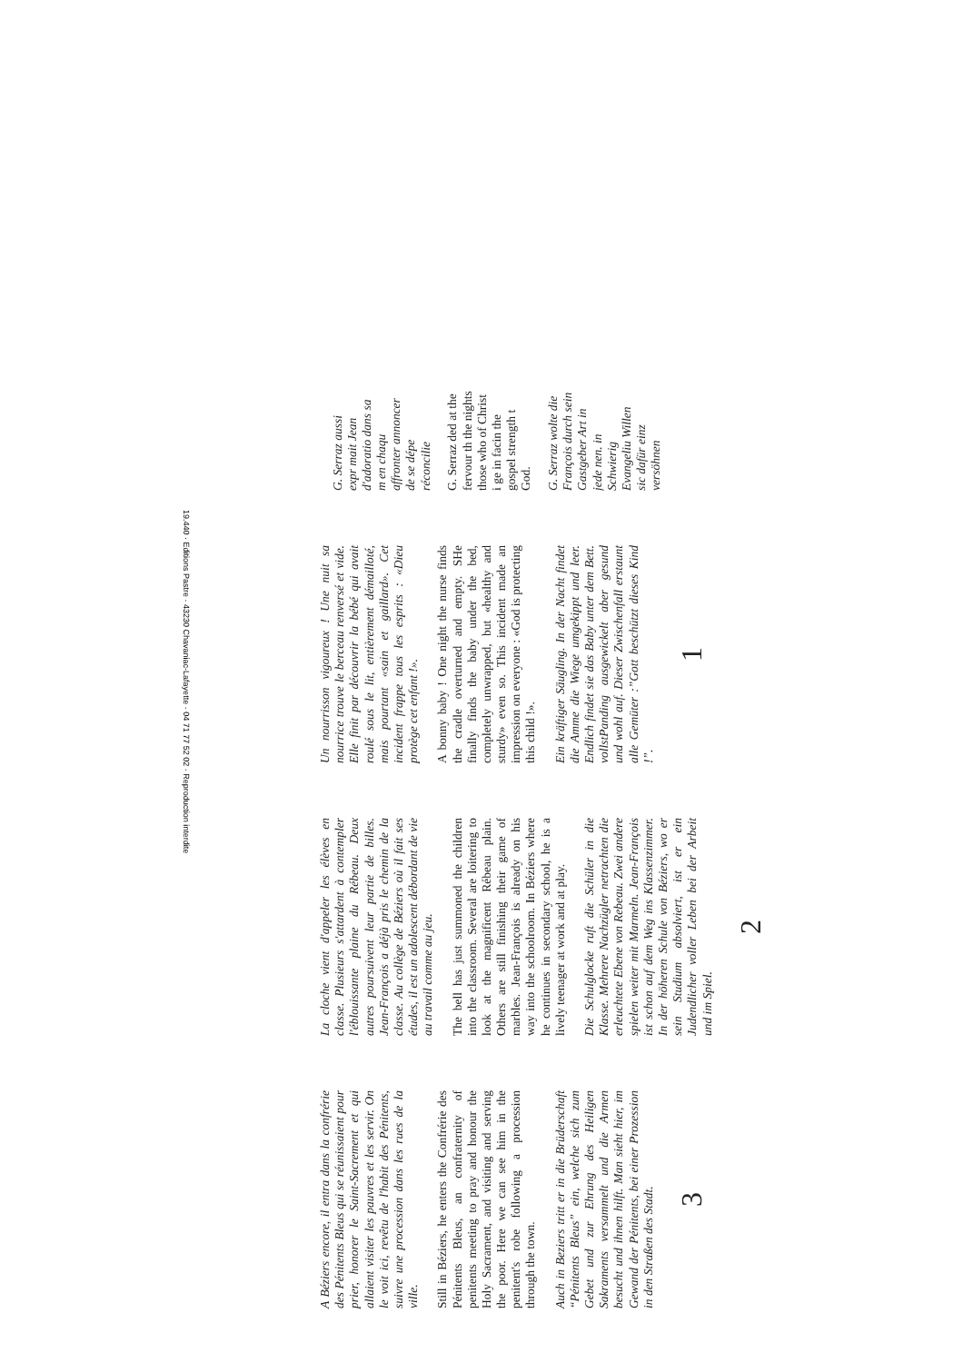A Béziers encore, il entra dans la confrérie des Pénitents Bleus qui se réunissaient pour prier, honorer le Saint-Sacrement et qui allaient visiter les pauvres et les servir. On le voit ici, revêtu de l'habit des Pénitents, suivre une procession dans les rues de la ville.
Still in Béziers, he enters the Confrérie des Pénitents Bleus, an confraternity of penitents meeting to pray and honour the Holy Sacrament, and visiting and serving the poor. Here we can see him in the penitent's robe following a procession through the town.
Auch in Beziers tritt er in die Brüderschaft “Pénitents Bleus” ein, welche sich zum Gebet und zur Ehrung des Heiligen Sakraments versammelt und die Armen besucht und ihnen hilft. Man sieht hier, im Gewand der Pénitents, bei einer Prozession in den Straßen des Stadt.
3
La cloche vient d'appeler les élèves en classe. Plusieurs s'attardent à contempler l'éblouissante plaine du Rébeau. Deux autres poursuivent leur partie de billes. Jean-François a déjà pris le chemin de la classe. Au collège de Béziers où il fait ses études, il est un adolescent débordant de vie au travail comme au jeu.
The bell has just summoned the children into the classroom. Several are loitering to look at the magnificent Rébeau plain. Others are still finishing their game of marbles. Jean-François is already on his way into the schoolroom. In Béziers where he continues in secondary school, he is a lively teenager at work and at play.
Die Schulglocke ruft die Schüler in die Klasse. Mehrere Nachzügler netrachten die erleuchtete Ebene von Rebeau. Zwei andere spielen weiter mit Marmeln. Jean-François ist schon auf dem Weg ins Klassenzimmer. In der höheren Schule von Béziers, wo er sein Studium absolviert, ist er ein Judendlicher voller Leben bei der Arbeit und im Spiel.
2
Un nourrisson vigoureux ! Une nuit sa nourrice trouve le berceau renversé et vide. Elle finit par découvrir la bébé qui avait roulé sous le lit, entièrement démailloté, mais pourtant «sain et gaillard». Cet incident frappe tous les esprits : «Dieu protège cet enfant !».
A bonny baby ! One night the nurse finds the cradle overturned and empty. SHe finally finds the baby under the bed, completely unwrapped, but «healthy and sturdy» even so. This incident made an impression on everyone : «God is protecting this child !».
Ein kräftiger Säugling. In der Nacht findet die Amme die Wiege umgekippt und leer. Endlich findet sie das Baby unter dem Bett. vollstPanding ausgewickelt aber gesund und wohl auf. Dieser Zwischenfall erstaunt alle Gemüter :”Gott beschützt dieses Kind !”.
1
G. Serraz aussi expr mait Jean d'adoratio dans sa m en chaqu affronter annoncer de se dépe réconcilie
G. Serraz ded at the fervour th the nights those who of Christ i ge in facin the gospel strength t God.
G. Serraz wolte die François durch sein Gastgeber Art in jede nen. in Schwierig Evangeliu Willen sic dafür einz versöhnen
19.440 · Editions Pastre · 43230 Chavaniac-Lafayette · 04 71 77 52 02 · Reproduction interdite